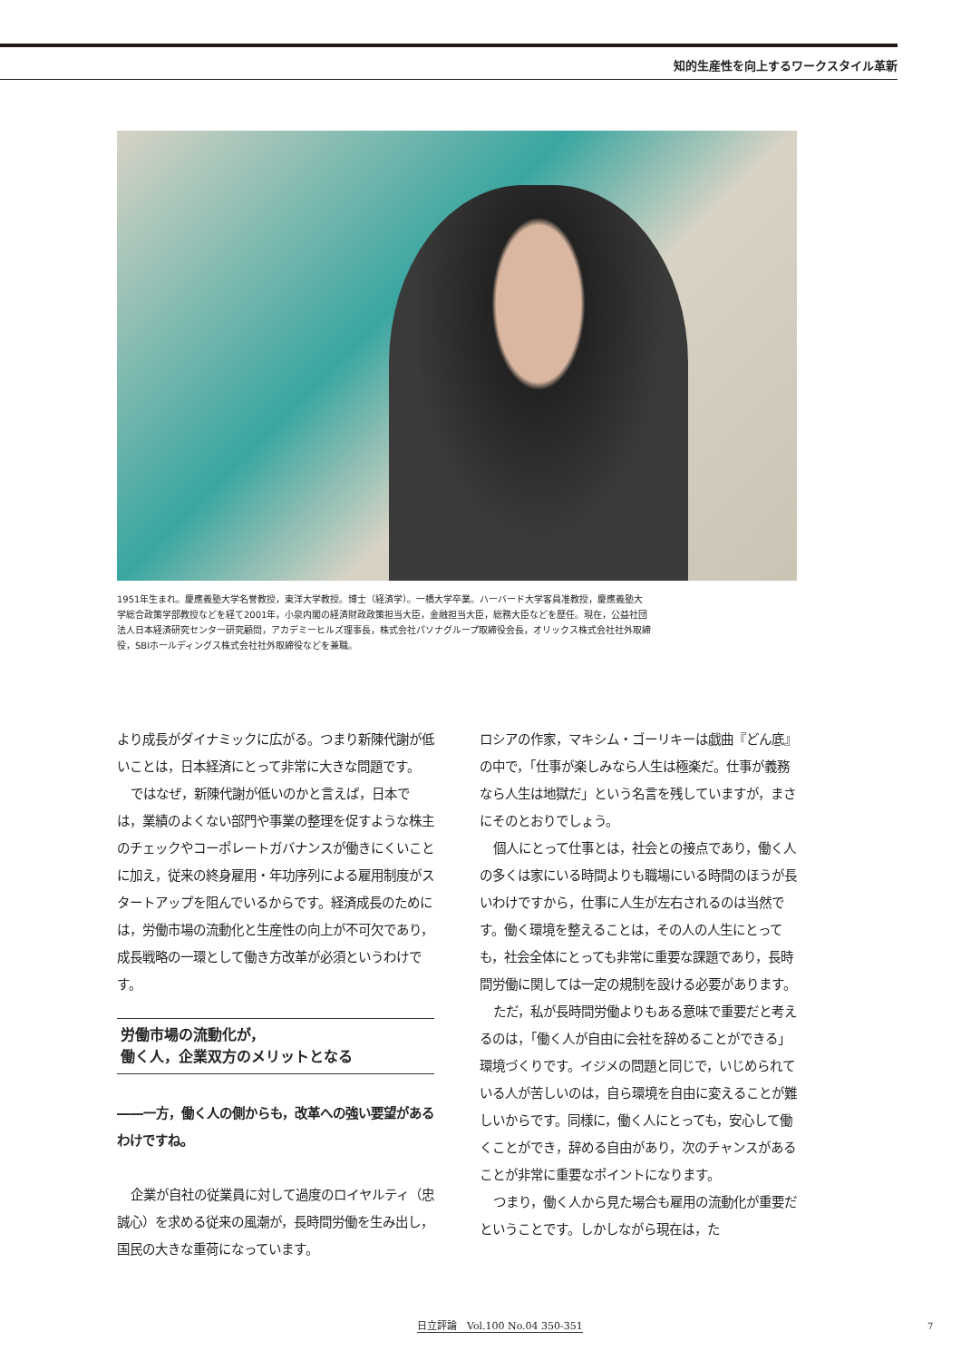知的生産性を向上するワークスタイル革新
1951年生まれ。慶應義塾大学名誉教授，東洋大学教授。博士（経済学）。一橋大学卒業。ハーバード大学客員准教授，慶應義塾大学総合政策学部教授などを経て2001年，小泉内閣の経済財政政策担当大臣，金融担当大臣，総務大臣などを歴任。現在，公益社団法人日本経済研究センター研究顧問，アカデミーヒルズ理事長，株式会社パソナグループ取締役会長，オリックス株式会社社外取締役，SBIホールディングス株式会社社外取締役などを兼職。
より成長がダイナミックに広がる。つまり新陳代謝が低いことは，日本経済にとって非常に大きな問題です。
ではなぜ，新陳代謝が低いのかと言えば，日本では，業績のよくない部門や事業の整理を促すような株主のチェックやコーポレートガバナンスが働きにくいことに加え，従来の終身雇用・年功序列による雇用制度がスタートアップを阻んでいるからです。経済成長のためには，労働市場の流動化と生産性の向上が不可欠であり，成長戦略の一環として働き方改革が必須というわけです。
労働市場の流動化が，
働く人，企業双方のメリットとなる
――一方，働く人の側からも，改革への強い要望があるわけですね。
企業が自社の従業員に対して過度のロイヤルティ（忠誠心）を求める従来の風潮が，長時間労働を生み出し，国民の大きな重荷になっています。
ロシアの作家，マキシム・ゴーリキーは戯曲『どん底』の中で，「仕事が楽しみなら人生は極楽だ。仕事が義務なら人生は地獄だ」という名言を残していますが，まさにそのとおりでしょう。
個人にとって仕事とは，社会との接点であり，働く人の多くは家にいる時間よりも職場にいる時間のほうが長いわけですから，仕事に人生が左右されるのは当然です。働く環境を整えることは，その人の人生にとっても，社会全体にとっても非常に重要な課題であり，長時間労働に関しては一定の規制を設ける必要があります。
ただ，私が長時間労働よりもある意味で重要だと考えるのは，「働く人が自由に会社を辞めることができる」環境づくりです。イジメの問題と同じで，いじめられている人が苦しいのは，自ら環境を自由に変えることが難しいからです。同様に，働く人にとっても，安心して働くことができ，辞める自由があり，次のチャンスがあることが非常に重要なポイントになります。
つまり，働く人から見た場合も雇用の流動化が重要だということです。しかしながら現在は，た
日立評論　Vol.100 No.04 350-351 7